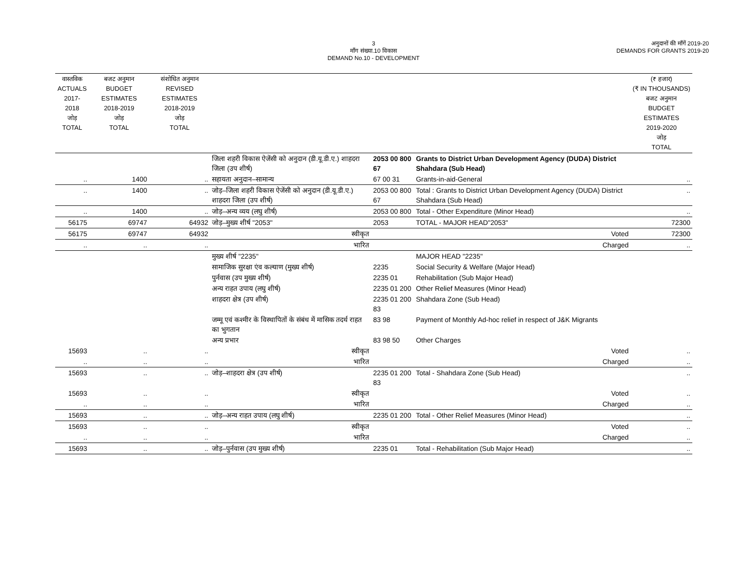3
माँग संख्या.10 विकास
DEMAND No.10 - DEVELOPMENT
अनुदानों की माँगें 2019-20
DEMANDS FOR GRANTS 2019-20
| वास्तविक ACTUALS 2017-2018 जोड़ TOTAL | बजट अनुमान BUDGET ESTIMATES 2018-2019 जोड़ TOTAL | संशोधित अनुमान REVISED ESTIMATES 2018-2019 जोड़ TOTAL | | | | (₹ हजार) (₹ IN THOUSANDS) बजट अनुमान BUDGET ESTIMATES 2019-2020 जोड़ TOTAL |
| --- | --- | --- | --- | --- | --- | --- |
| | | | जिला शहरी विकास ऐजेंसी को अनुदान (डी.यू.डी.ए.) शाहदरा जिला (उप शीर्ष) | 2053 00 800 67 | Grants to District Urban Development Agency (DUDA) District Shahdara (Sub Head) | |
| .. | 1400 | .. | सहायता अनुदान–सामान्य | 67 00 31 | Grants-in-aid-General | .. |
| .. | 1400 | .. | जोड़–जिला शहरी विकास ऐजेंसी को अनुदान (डी.यू.डी.ए.) शाहदरा जिला (उप शीर्ष) | 2053 00 800 67 | Total : Grants to District Urban Development Agency (DUDA) District Shahdara (Sub Head) | .. |
| .. | 1400 | .. | जोड़–अन्य व्यय (लघु शीर्ष) | 2053 00 800 | Total - Other Expenditure (Minor Head) | .. |
| 56175 | 69747 | 64932 | जोड़–मुख्य शीर्ष "2053" | 2053 | TOTAL - MAJOR HEAD"2053" | 72300 |
| 56175 | 69747 | 64932 | स्वीकृत | | Voted | 72300 |
| .. | .. | .. | भारित | | Charged | .. |
| | | | मुख्य शीर्ष "2235" | | MAJOR HEAD "2235" | |
| | | | सामाजिक सुरक्षा एंव कल्याण (मुख्य शीर्ष) | 2235 | Social Security & Welfare (Major Head) | |
| | | | पुर्नवास (उप मुख्य शीर्ष) | 2235 01 | Rehabilitation (Sub Major Head) | |
| | | | अन्य राहत उपाय (लघु शीर्ष) | 2235 01 200 | Other Relief Measures (Minor Head) | |
| | | | शाहदरा क्षेत्र (उप शीर्ष) | 2235 01 200 83 | Shahdara Zone (Sub Head) | |
| | | | जम्मू एवं कश्मीर के विस्थापितों के संबंध में मासिक तदर्थ राहत का भुगतान | 83 98 | Payment of Monthly Ad-hoc relief in respect of J&K Migrants | |
| | | | अन्य प्रभार | 83 98 50 | Other Charges | |
| 15693 | .. | .. | स्वीकृत | | Voted | .. |
| .. | .. | .. | भारित | | Charged | .. |
| 15693 | .. | .. | जोड़–शाहदरा क्षेत्र (उप शीर्ष) | 2235 01 200 83 | Total - Shahdara Zone (Sub Head) | .. |
| 15693 | .. | .. | स्वीकृत | | Voted | .. |
| .. | .. | .. | भारित | | Charged | .. |
| 15693 | .. | .. | जोड़–अन्य राहत उपाय (लघु शीर्ष) | 2235 01 200 | Total - Other Relief Measures (Minor Head) | .. |
| 15693 | .. | .. | स्वीकृत | | Voted | .. |
| .. | .. | .. | भारित | | Charged | .. |
| 15693 | .. | .. | जोड़–पुर्नवास (उप मुख्य शीर्ष) | 2235 01 | Total - Rehabilitation (Sub Major Head) | .. |